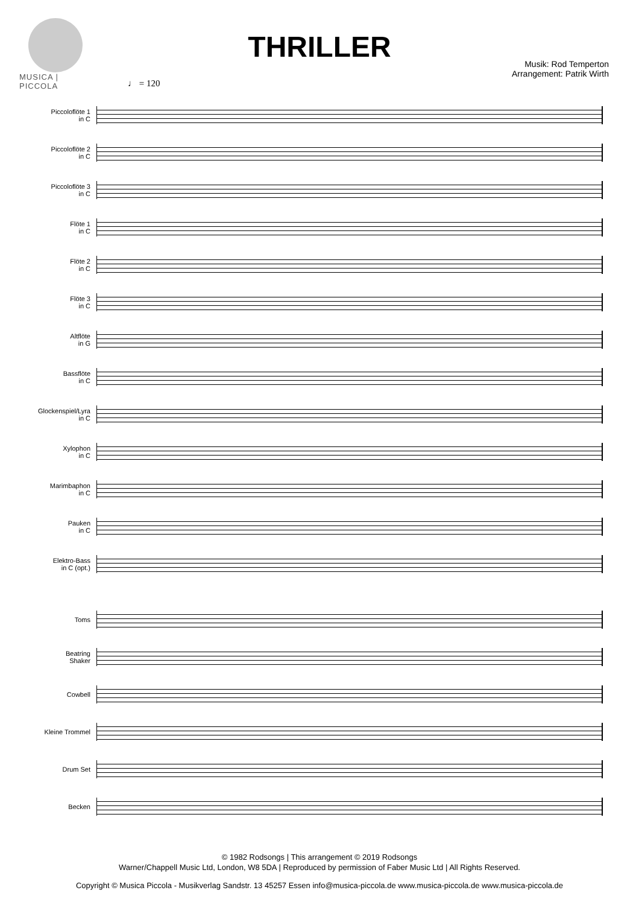MUSICA | PICCOLA
THRILLER
Musik: Rod Temperton
Arrangement: Patrik Wirth
♩ = 120
Piccoloflöte 1
in C
Piccoloflöte 2
in C
Piccoloflöte 3
in C
Flöte 1
in C
Flöte 2
in C
Flöte 3
in C
Altflöte
in G
Bassflöte
in C
Glockenspiel/Lyra
in C
Xylophon
in C
Marimbaphon
in C
Pauken
in C
Elektro-Bass
in C (opt.)
Toms
Beatring
Shaker
Cowbell
Kleine Trommel
Drum Set
Becken
© 1982 Rodsongs | This arrangement © 2019 Rodsongs
Warner/Chappell Music Ltd, London, W8 5DA | Reproduced by permission of Faber Music Ltd | All Rights Reserved.
Copyright © Musica Piccola - Musikverlag Sandstr. 13 45257 Essen info@musica-piccola.de www.musica-piccola.de www.musica-piccola.de